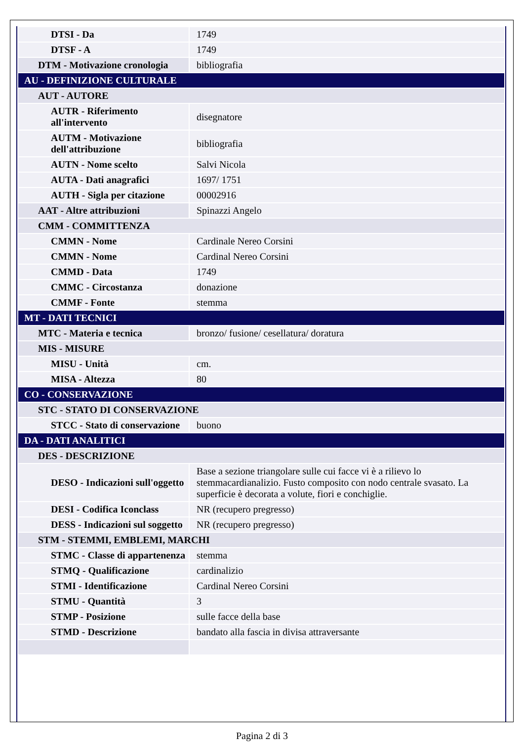| DTSI - Da | 1749 |
| DTSF - A | 1749 |
| DTM - Motivazione cronologia | bibliografia |
| AU - DEFINIZIONE CULTURALE | |
| AUT - AUTORE | |
| AUTR - Riferimento all'intervento | disegnatore |
| AUTM - Motivazione dell'attribuzione | bibliografia |
| AUTN - Nome scelto | Salvi Nicola |
| AUTA - Dati anagrafici | 1697/ 1751 |
| AUTH - Sigla per citazione | 00002916 |
| AAT - Altre attribuzioni | Spinazzi Angelo |
| CMM - COMMITTENZA | |
| CMMN - Nome | Cardinale Nereo Corsini |
| CMMN - Nome | Cardinal Nereo Corsini |
| CMMD - Data | 1749 |
| CMMC - Circostanza | donazione |
| CMMF - Fonte | stemma |
| MT - DATI TECNICI | |
| MTC - Materia e tecnica | bronzo/ fusione/ cesellatura/ doratura |
| MIS - MISURE | |
| MISU - Unità | cm. |
| MISA - Altezza | 80 |
| CO - CONSERVAZIONE | |
| STC - STATO DI CONSERVAZIONE | |
| STCC - Stato di conservazione | buono |
| DA - DATI ANALITICI | |
| DES - DESCRIZIONE | |
| DESO - Indicazioni sull'oggetto | Base a sezione triangolare sulle cui facce vi è a rilievo lo stemmacardianalizio. Fusto composito con nodo centrale svasato. La superficie è decorata a volute, fiori e conchiglie. |
| DESI - Codifica Iconclass | NR (recupero pregresso) |
| DESS - Indicazioni sul soggetto | NR (recupero pregresso) |
| STM - STEMMI, EMBLEMI, MARCHI | |
| STMC - Classe di appartenenza | stemma |
| STMQ - Qualificazione | cardinalizio |
| STMI - Identificazione | Cardinal Nereo Corsini |
| STMU - Quantità | 3 |
| STMP - Posizione | sulle facce della base |
| STMD - Descrizione | bandato alla fascia in divisa attraversante |
Pagina 2 di 3